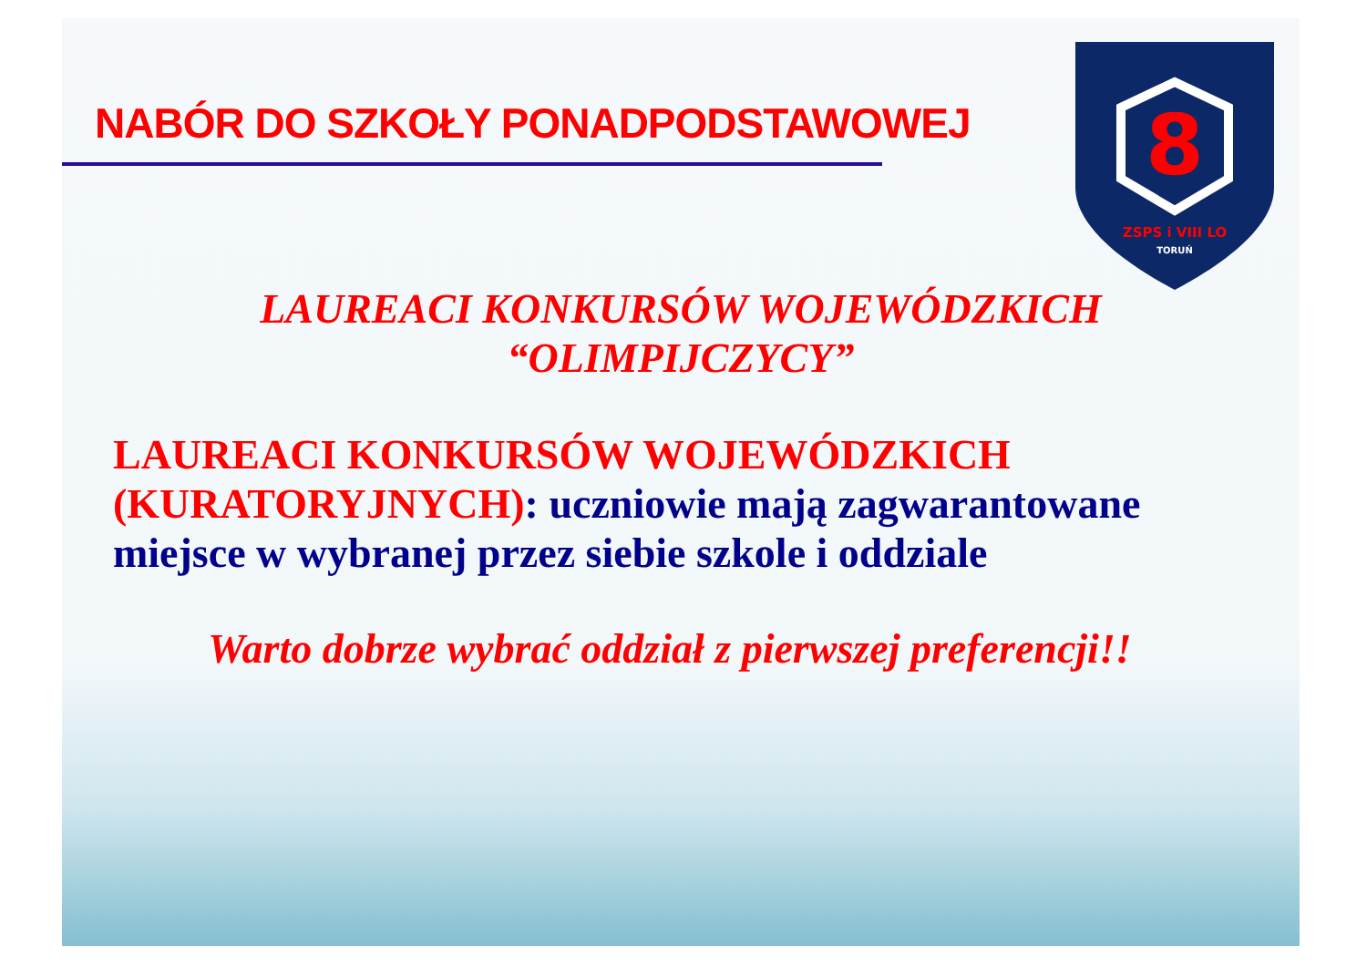NABÓR DO SZKOŁY PONADPODSTAWOWEJ
8
ZSPS i VIII LO
TORUŃ
LAUREACI KONKURSÓW WOJEWÓDZKICH
“OLIMPIJCZYCY”
LAUREACI KONKURSÓW WOJEWÓDZKICH (KURATORYJNYCH): uczniowie mają zagwarantowane miejsce w wybranej przez siebie szkole i oddziale
Warto dobrze wybrać oddział z pierwszej preferencji!!